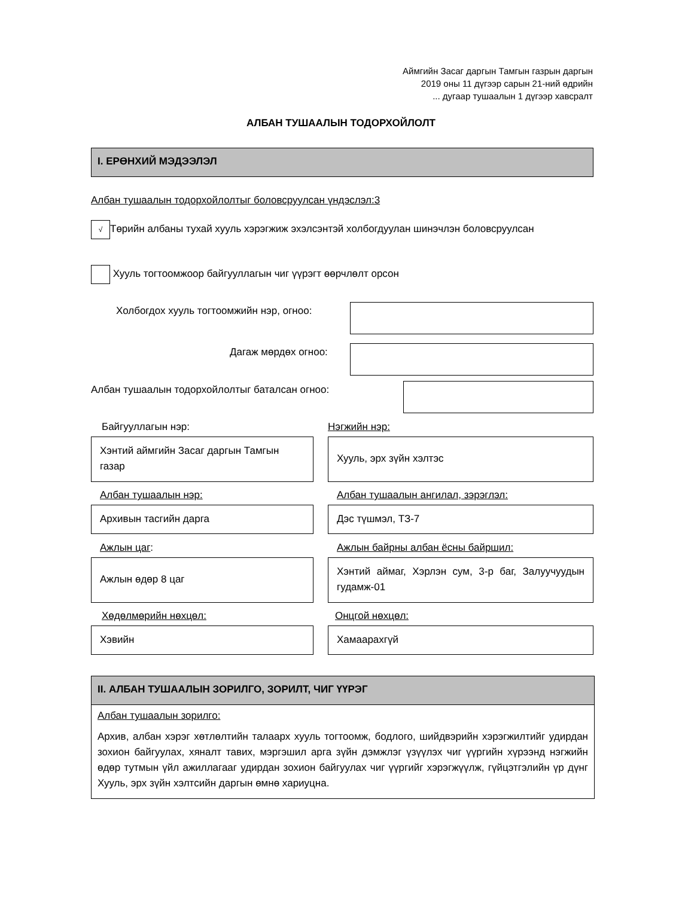Аймгийн Засаг даргын Тамгын газрын даргын
2019 оны 11 дүгээр сарын 21-ний өдрийн
... дугаар тушаалын 1 дүгээр хавсралт
АЛБАН ТУШААЛЫН ТОДОРХОЙЛОЛТ
I. ЕРӨНХИЙ МЭДЭЭЛЭЛ
Албан тушаалын тодорхойлолтыг боловсруулсан үндэслэл:3
√ Төрийн албаны тухай хууль хэрэгжиж эхэлсэнтэй холбогдуулан шинэчлэн боловсруулсан
Хууль тогтоомжоор байгууллагын чиг үүрэгт өөрчлөлт орсон
Холбогдох хууль тогтоомжийн нэр, огноо:
Дагаж мөрдөх огноо:
Албан тушаалын тодорхойлолтыг баталсан огноо:
Байгууллагын нэр:
Хэнтий аймгийн Засаг даргын Тамгын газар
Нэгжийн нэр:
Хууль, эрх зүйн хэлтэс
Албан тушаалын нэр:
Архивын тасгийн дарга
Албан тушаалын ангилал, зэрэглэл:
Дэс түшмэл, ТЗ-7
Ажлын цаг:
Ажлын өдөр 8 цаг
Ажлын байрны албан ёсны байршил:
Хэнтий аймаг, Хэрлэн сум, 3-р баг, Залуучуудын гудамж-01
Хөдөлмөрийн нөхцөл:
Хэвийн
Онцгой нөхцөл:
Хамаарахгүй
II. АЛБАН ТУШААЛЫН ЗОРИЛГО, ЗОРИЛТ, ЧИГ ҮҮРЭГ
Албан тушаалын зорилго:
Архив, албан хэрэг хөтлөлтийн талаарх хууль тогтоомж, бодлого, шийдвэрийн хэрэгжилтийг удирдан зохион байгуулах, хяналт тавих, мэргэшил арга зүйн дэмжлэг үзүүлэх чиг үүргийн хүрээнд нэгжийн өдөр тутмын үйл ажиллагааг удирдан зохион байгуулах чиг үүргийг хэрэгжүүлж, гүйцэтгэлийн үр дүнг Хууль, эрх зүйн хэлтсийн даргын өмнө хариуцна.